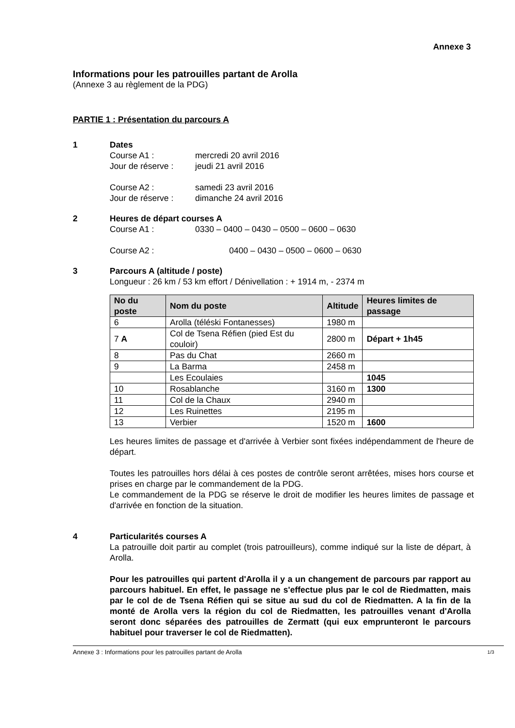Annexe 3
Informations pour les patrouilles partant de Arolla
(Annexe 3 au règlement de la PDG)
PARTIE 1 : Présentation du parcours A
1 Dates
Course A1 : mercredi 20 avril 2016
Jour de réserve : jeudi 21 avril 2016
Course A2 : samedi 23 avril 2016
Jour de réserve : dimanche 24 avril 2016
2 Heures de départ courses A
Course A1 : 0330 – 0400 – 0430 – 0500 – 0600 – 0630
Course A2 : 0400 – 0430 – 0500 – 0600 – 0630
3 Parcours A (altitude / poste)
Longueur : 26 km / 53 km effort / Dénivellation : + 1914 m, - 2374 m
| No du poste | Nom du poste | Altitude | Heures limites de passage |
| --- | --- | --- | --- |
| 6 | Arolla (téléski Fontanesses) | 1980 m | |
| 7 A | Col de Tsena Réfien (pied Est du couloir) | 2800 m | Départ + 1h45 |
| 8 | Pas du Chat | 2660 m | |
| 9 | La Barma | 2458 m | |
| | Les Ecoulaies | | 1045 |
| 10 | Rosablanche | 3160 m | 1300 |
| 11 | Col de la Chaux | 2940 m | |
| 12 | Les Ruinettes | 2195 m | |
| 13 | Verbier | 1520 m | 1600 |
Les heures limites de passage et d'arrivée à Verbier sont fixées indépendamment de l'heure de départ.
Toutes les patrouilles hors délai à ces postes de contrôle seront arrêtées, mises hors course et prises en charge par le commandement de la PDG.
Le commandement de la PDG se réserve le droit de modifier les heures limites de passage et d'arrivée en fonction de la situation.
4 Particularités courses A
La patrouille doit partir au complet (trois patrouilleurs), comme indiqué sur la liste de départ, à Arolla.
Pour les patrouilles qui partent d'Arolla il y a un changement de parcours par rapport au parcours habituel. En effet, le passage ne s'effectue plus par le col de Riedmatten, mais par le col de de Tsena Réfien qui se situe au sud du col de Riedmatten. A la fin de la monté de Arolla vers la région du col de Riedmatten, les patrouilles venant d'Arolla seront donc séparées des patrouilles de Zermatt (qui eux emprunteront le parcours habituel pour traverser le col de Riedmatten).
Annexe 3 : Informations pour les patrouilles partant de Arolla 1/3